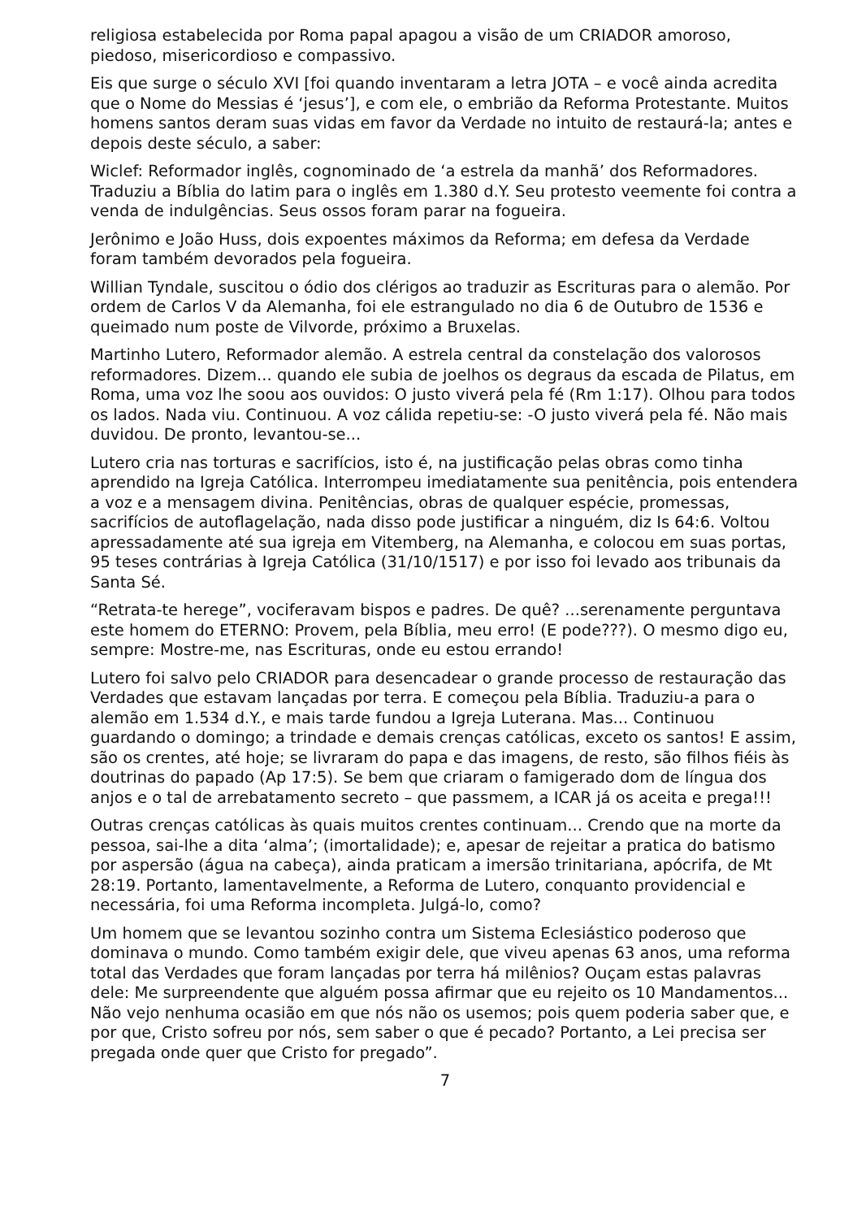religiosa estabelecida por Roma papal apagou a visão de um CRIADOR amoroso, piedoso, misericordioso e compassivo.
Eis que surge o século XVI [foi quando inventaram a letra JOTA – e você ainda acredita que o Nome do Messias é ‘jesus’], e com ele, o embrião da Reforma Protestante. Muitos homens santos deram suas vidas em favor da Verdade no intuito de restaurá-la; antes e depois deste século, a saber:
Wiclef: Reformador inglês, cognominado de ‘a estrela da manhã’ dos Reformadores. Traduziu a Bíblia do latim para o inglês em 1.380 d.Y. Seu protesto veemente foi contra a venda de indulgências. Seus ossos foram parar na fogueira.
Jerônimo e João Huss, dois expoentes máximos da Reforma; em defesa da Verdade foram também devorados pela fogueira.
Willian Tyndale, suscitou o ódio dos clérigos ao traduzir as Escrituras para o alemão. Por ordem de Carlos V da Alemanha, foi ele estrangulado no dia 6 de Outubro de 1536 e queimado num poste de Vilvorde, próximo a Bruxelas.
Martinho Lutero, Reformador alemão. A estrela central da constelação dos valorosos reformadores. Dizem... quando ele subia de joelhos os degraus da escada de Pilatus, em Roma, uma voz lhe soou aos ouvidos: O justo viverá pela fé (Rm 1:17). Olhou para todos os lados. Nada viu. Continuou. A voz cálida repetiu-se: -O justo viverá pela fé. Não mais duvidou. De pronto, levantou-se...
Lutero cria nas torturas e sacrifícios, isto é, na justificação pelas obras como tinha aprendido na Igreja Católica. Interrompeu imediatamente sua penitência, pois entendera a voz e a mensagem divina. Penitências, obras de qualquer espécie, promessas, sacrifícios de autoflagelação, nada disso pode justificar a ninguém, diz Is 64:6. Voltou apressadamente até sua igreja em Vitemberg, na Alemanha, e colocou em suas portas, 95 teses contrárias à Igreja Católica (31/10/1517) e por isso foi levado aos tribunais da Santa Sé.
“Retrata-te herege”, vociferavam bispos e padres. De quê? ...serenamente perguntava este homem do ETERNO: Provem, pela Bíblia, meu erro! (E pode???). O mesmo digo eu, sempre: Mostre-me, nas Escrituras, onde eu estou errando!
Lutero foi salvo pelo CRIADOR para desencadear o grande processo de restauração das Verdades que estavam lançadas por terra. E começou pela Bíblia. Traduziu-a para o alemão em 1.534 d.Y., e mais tarde fundou a Igreja Luterana. Mas... Continuou guardando o domingo; a trindade e demais crenças católicas, exceto os santos! E assim, são os crentes, até hoje; se livraram do papa e das imagens, de resto, são filhos fiéis às doutrinas do papado (Ap 17:5). Se bem que criaram o famigerado dom de língua dos anjos e o tal de arrebatamento secreto – que passmem, a ICAR já os aceita e prega!!!
Outras crenças católicas às quais muitos crentes continuam... Crendo que na morte da pessoa, sai-lhe a dita ‘alma’; (imortalidade); e, apesar de rejeitar a pratica do batismo por aspersão (água na cabeça), ainda praticam a imersão trinitariana, apócrifa, de Mt 28:19. Portanto, lamentavelmente, a Reforma de Lutero, conquanto providencial e necessária, foi uma Reforma incompleta. Julgá-lo, como?
Um homem que se levantou sozinho contra um Sistema Eclesiástico poderoso que dominava o mundo. Como também exigir dele, que viveu apenas 63 anos, uma reforma total das Verdades que foram lançadas por terra há milênios? Ouçam estas palavras dele: Me surpreendente que alguém possa afirmar que eu rejeito os 10 Mandamentos... Não vejo nenhuma ocasião em que nós não os usemos; pois quem poderia saber que, e por que, Cristo sofreu por nós, sem saber o que é pecado? Portanto, a Lei precisa ser pregada onde quer que Cristo for pregado”.
7